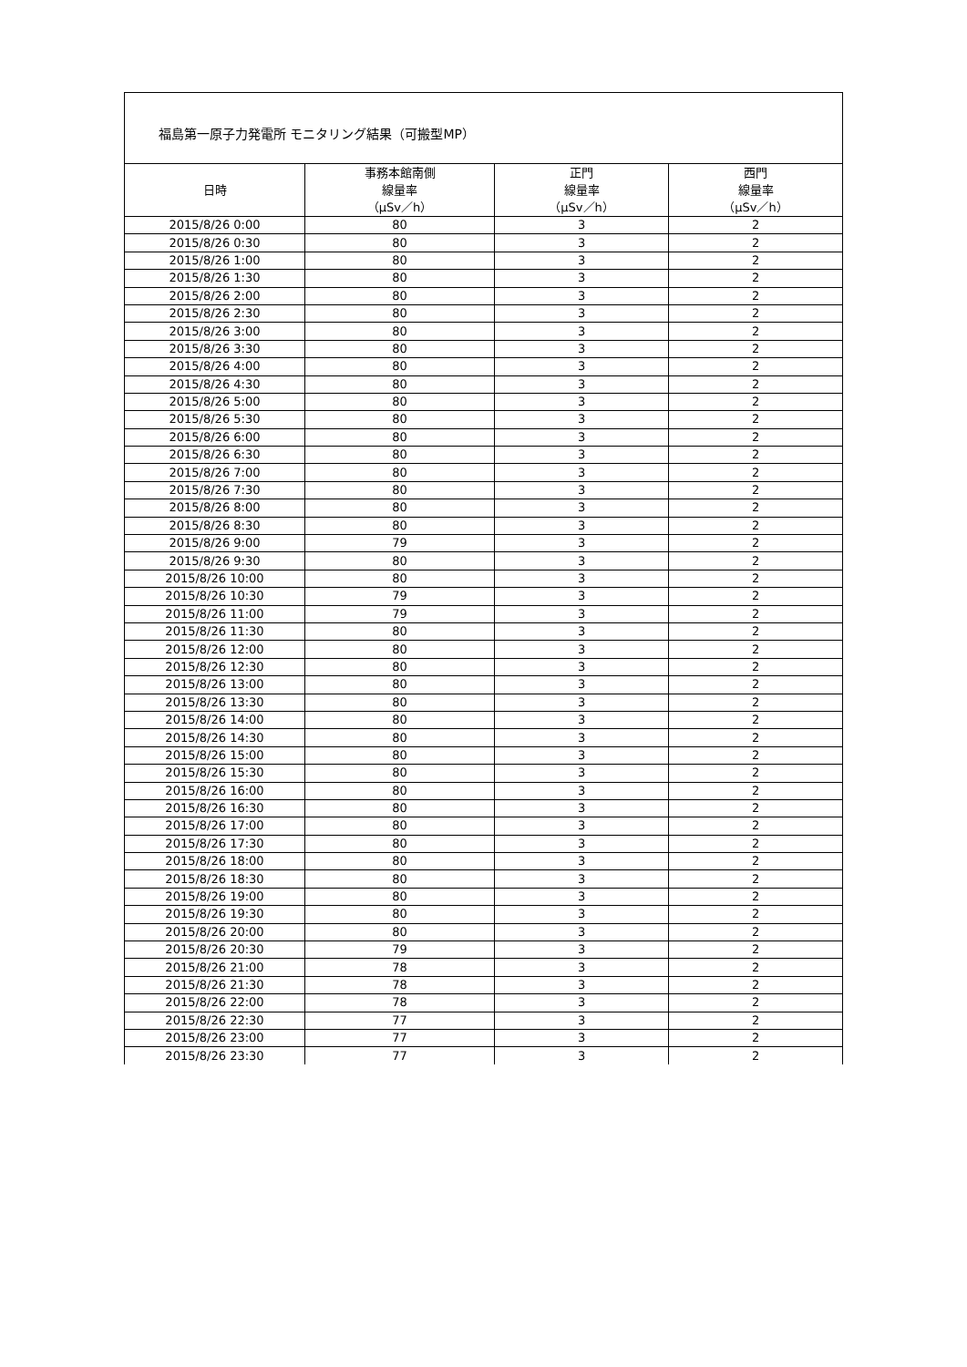福島第一原子力発電所 モニタリング結果（可搬型MP）
| 日時 | 事務本館南側 線量率 （μSv／h） | 正門 線量率 （μSv／h） | 西門 線量率 （μSv／h） |
| --- | --- | --- | --- |
| 2015/8/26 0:00 | 80 | 3 | 2 |
| 2015/8/26 0:30 | 80 | 3 | 2 |
| 2015/8/26 1:00 | 80 | 3 | 2 |
| 2015/8/26 1:30 | 80 | 3 | 2 |
| 2015/8/26 2:00 | 80 | 3 | 2 |
| 2015/8/26 2:30 | 80 | 3 | 2 |
| 2015/8/26 3:00 | 80 | 3 | 2 |
| 2015/8/26 3:30 | 80 | 3 | 2 |
| 2015/8/26 4:00 | 80 | 3 | 2 |
| 2015/8/26 4:30 | 80 | 3 | 2 |
| 2015/8/26 5:00 | 80 | 3 | 2 |
| 2015/8/26 5:30 | 80 | 3 | 2 |
| 2015/8/26 6:00 | 80 | 3 | 2 |
| 2015/8/26 6:30 | 80 | 3 | 2 |
| 2015/8/26 7:00 | 80 | 3 | 2 |
| 2015/8/26 7:30 | 80 | 3 | 2 |
| 2015/8/26 8:00 | 80 | 3 | 2 |
| 2015/8/26 8:30 | 80 | 3 | 2 |
| 2015/8/26 9:00 | 79 | 3 | 2 |
| 2015/8/26 9:30 | 80 | 3 | 2 |
| 2015/8/26 10:00 | 80 | 3 | 2 |
| 2015/8/26 10:30 | 79 | 3 | 2 |
| 2015/8/26 11:00 | 79 | 3 | 2 |
| 2015/8/26 11:30 | 80 | 3 | 2 |
| 2015/8/26 12:00 | 80 | 3 | 2 |
| 2015/8/26 12:30 | 80 | 3 | 2 |
| 2015/8/26 13:00 | 80 | 3 | 2 |
| 2015/8/26 13:30 | 80 | 3 | 2 |
| 2015/8/26 14:00 | 80 | 3 | 2 |
| 2015/8/26 14:30 | 80 | 3 | 2 |
| 2015/8/26 15:00 | 80 | 3 | 2 |
| 2015/8/26 15:30 | 80 | 3 | 2 |
| 2015/8/26 16:00 | 80 | 3 | 2 |
| 2015/8/26 16:30 | 80 | 3 | 2 |
| 2015/8/26 17:00 | 80 | 3 | 2 |
| 2015/8/26 17:30 | 80 | 3 | 2 |
| 2015/8/26 18:00 | 80 | 3 | 2 |
| 2015/8/26 18:30 | 80 | 3 | 2 |
| 2015/8/26 19:00 | 80 | 3 | 2 |
| 2015/8/26 19:30 | 80 | 3 | 2 |
| 2015/8/26 20:00 | 80 | 3 | 2 |
| 2015/8/26 20:30 | 79 | 3 | 2 |
| 2015/8/26 21:00 | 78 | 3 | 2 |
| 2015/8/26 21:30 | 78 | 3 | 2 |
| 2015/8/26 22:00 | 78 | 3 | 2 |
| 2015/8/26 22:30 | 77 | 3 | 2 |
| 2015/8/26 23:00 | 77 | 3 | 2 |
| 2015/8/26 23:30 | 77 | 3 | 2 |